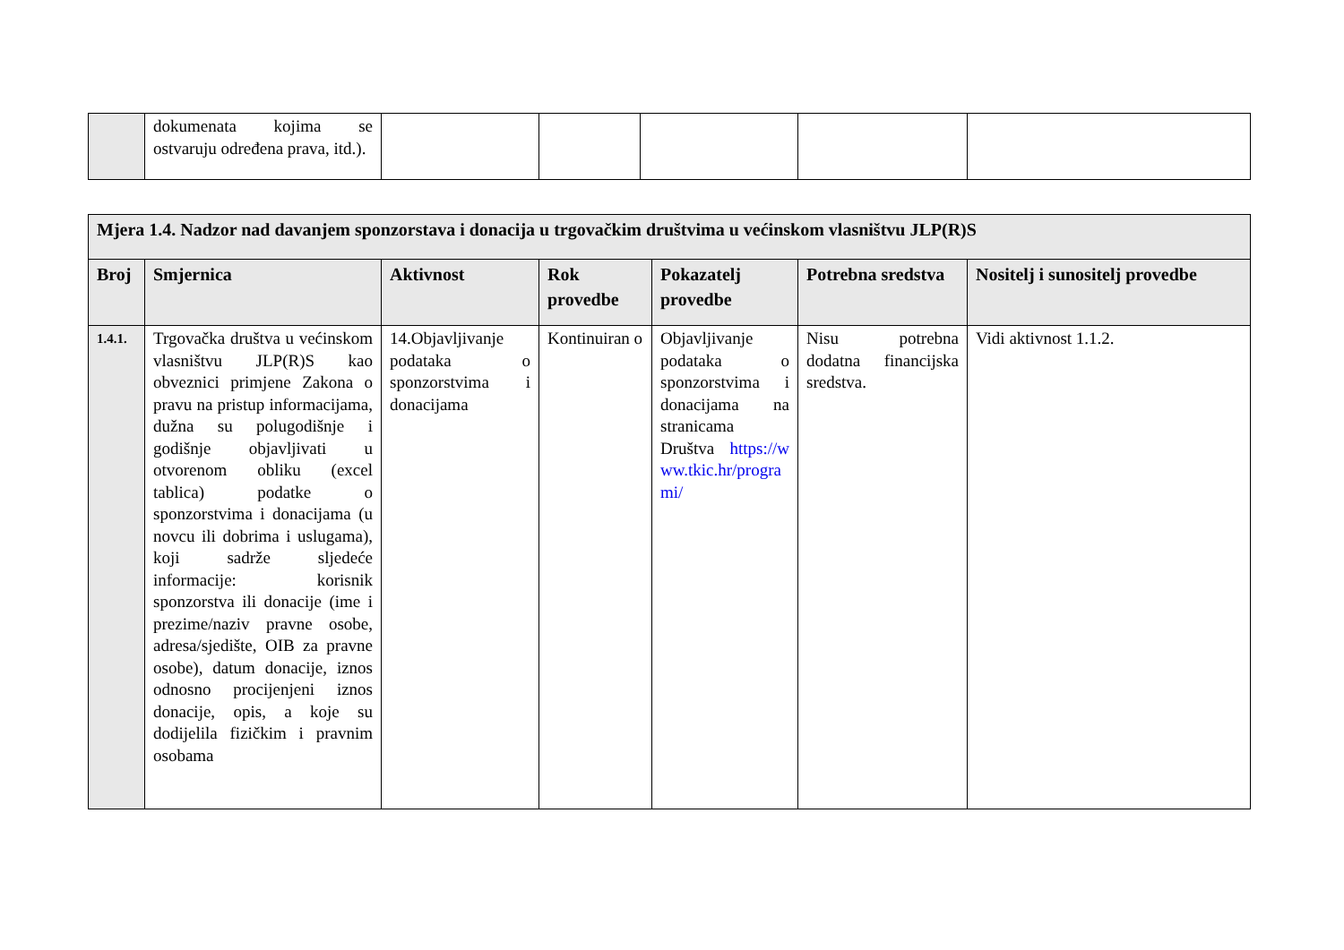| | dokumenata kojima se ostvaruju određena prava, itd.). | | | | | |
| Mjera 1.4. Nadzor nad davanjem sponzorstava i donacija u trgovačkim društvima u većinskom vlasništvu JLP(R)S | | | | | | |
| --- | --- | --- | --- | --- | --- | --- |
| Broj | Smjernica | Aktivnost | Rok provedbe | Pokazatelj provedbe | Potrebna sredstva | Nositelj i sunositelj provedbe |
| 1.4.1. | Trgovačka društva u većinskom vlasništvu JLP(R)S kao obveznici primjene Zakona o pravu na pristup informacijama, dužna su polugodišnje i godišnje objavljivati u otvorenom obliku (excel tablica) podatke o sponzorstvima i donacijama (u novcu ili dobrima i uslugama), koji sadrže sljedeće informacije: korisnik sponzorstva ili donacije (ime i prezime/naziv pravne osobe, adresa/sjedište, OIB za pravne osobe), datum donacije, iznos odnosno procijenjeni iznos donacije, opis, a koje su dodijelila fizičkim i pravnim osobama | 14.Objavljivanje podataka o sponzorstvima i donacijama | Kontinuiran o | Objavljivanje podataka o sponzorstvima i donacijama na stranicama Društva https://www.tkic.hr/programi/ | Nisu potrebna dodatna financijska sredstva. | Vidi aktivnost 1.1.2. |